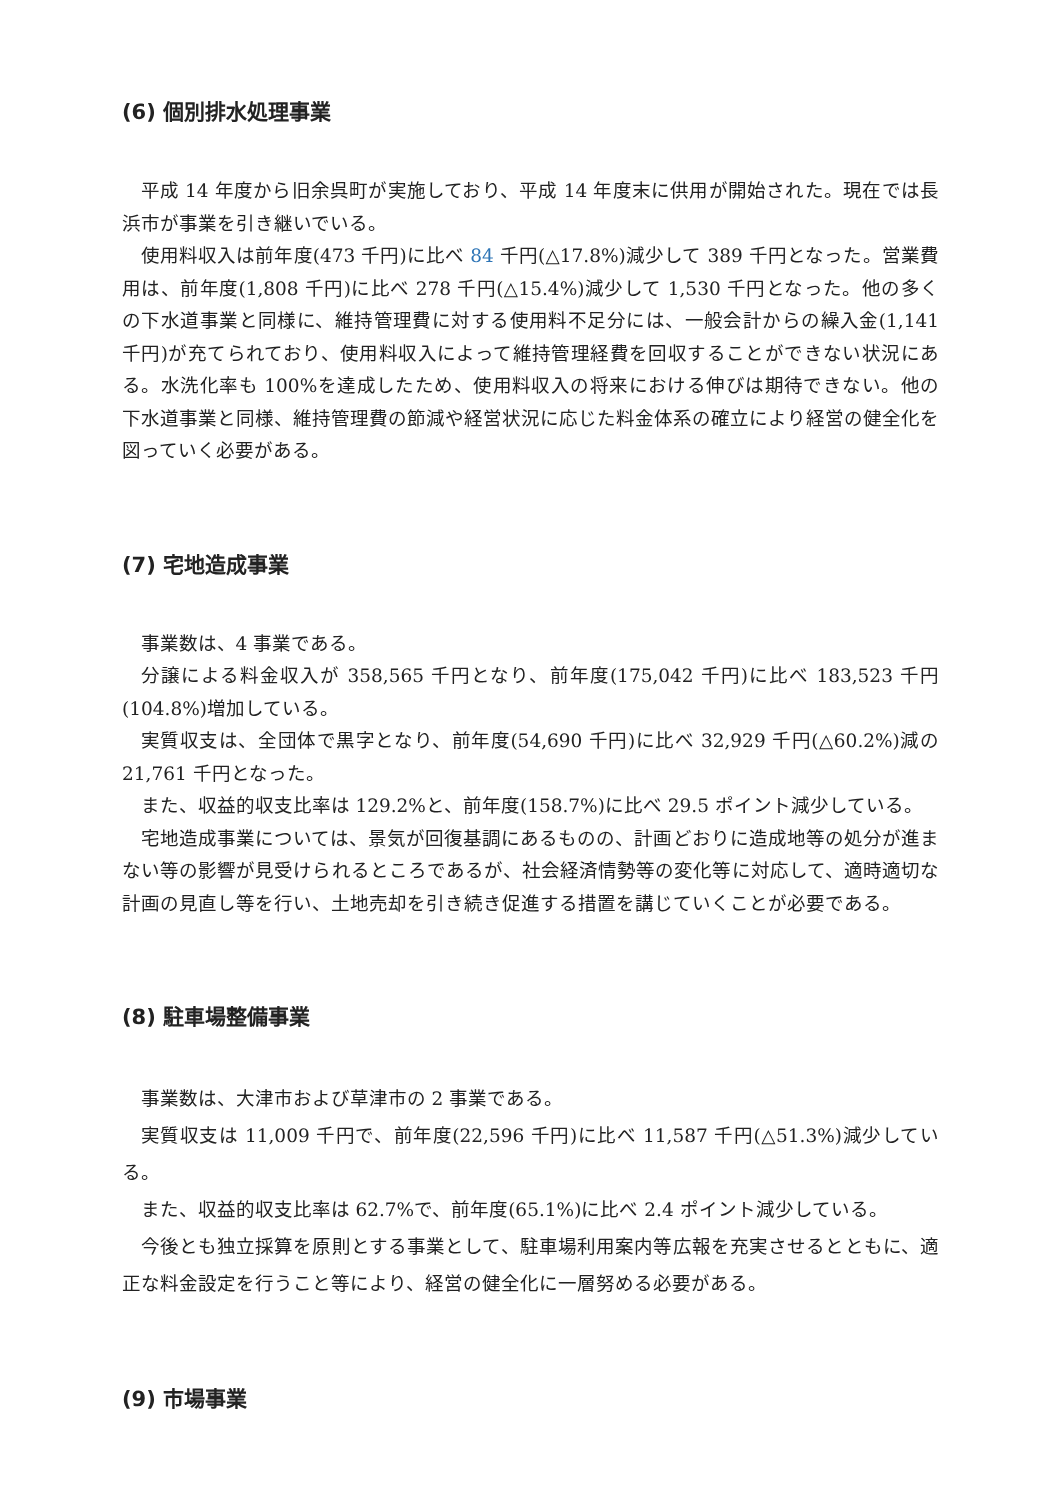(6) 個別排水処理事業
平成 14 年度から旧余呉町が実施しており、平成 14 年度末に供用が開始された。現在では長浜市が事業を引き継いでいる。
使用料収入は前年度(473 千円)に比べ 84 千円(△17.8%)減少して 389 千円となった。営業費用は、前年度(1,808 千円)に比べ 278 千円(△15.4%)減少して 1,530 千円となった。他の多くの下水道事業と同様に、維持管理費に対する使用料不足分には、一般会計からの繰入金(1,141 千円)が充てられており、使用料収入によって維持管理経費を回収することができない状況にある。水洗化率も 100%を達成したため、使用料収入の将来における伸びは期待できない。他の下水道事業と同様、維持管理費の節減や経営状況に応じた料金体系の確立により経営の健全化を図っていく必要がある。
(7) 宅地造成事業
事業数は、4 事業である。
分譲による料金収入が 358,565 千円となり、前年度(175,042 千円)に比べ 183,523 千円(104.8%)増加している。
実質収支は、全団体で黒字となり、前年度(54,690 千円)に比べ 32,929 千円(△60.2%)減の 21,761 千円となった。
また、収益的収支比率は 129.2%と、前年度(158.7%)に比べ 29.5 ポイント減少している。
宅地造成事業については、景気が回復基調にあるものの、計画どおりに造成地等の処分が進まない等の影響が見受けられるところであるが、社会経済情勢等の変化等に対応して、適時適切な計画の見直し等を行い、土地売却を引き続き促進する措置を講じていくことが必要である。
(8) 駐車場整備事業
事業数は、大津市および草津市の 2 事業である。
実質収支は 11,009 千円で、前年度(22,596 千円)に比べ 11,587 千円(△51.3%)減少している。
また、収益的収支比率は 62.7%で、前年度(65.1%)に比べ 2.4 ポイント減少している。
今後とも独立採算を原則とする事業として、駐車場利用案内等広報を充実させるとともに、適正な料金設定を行うこと等により、経営の健全化に一層努める必要がある。
(9) 市場事業